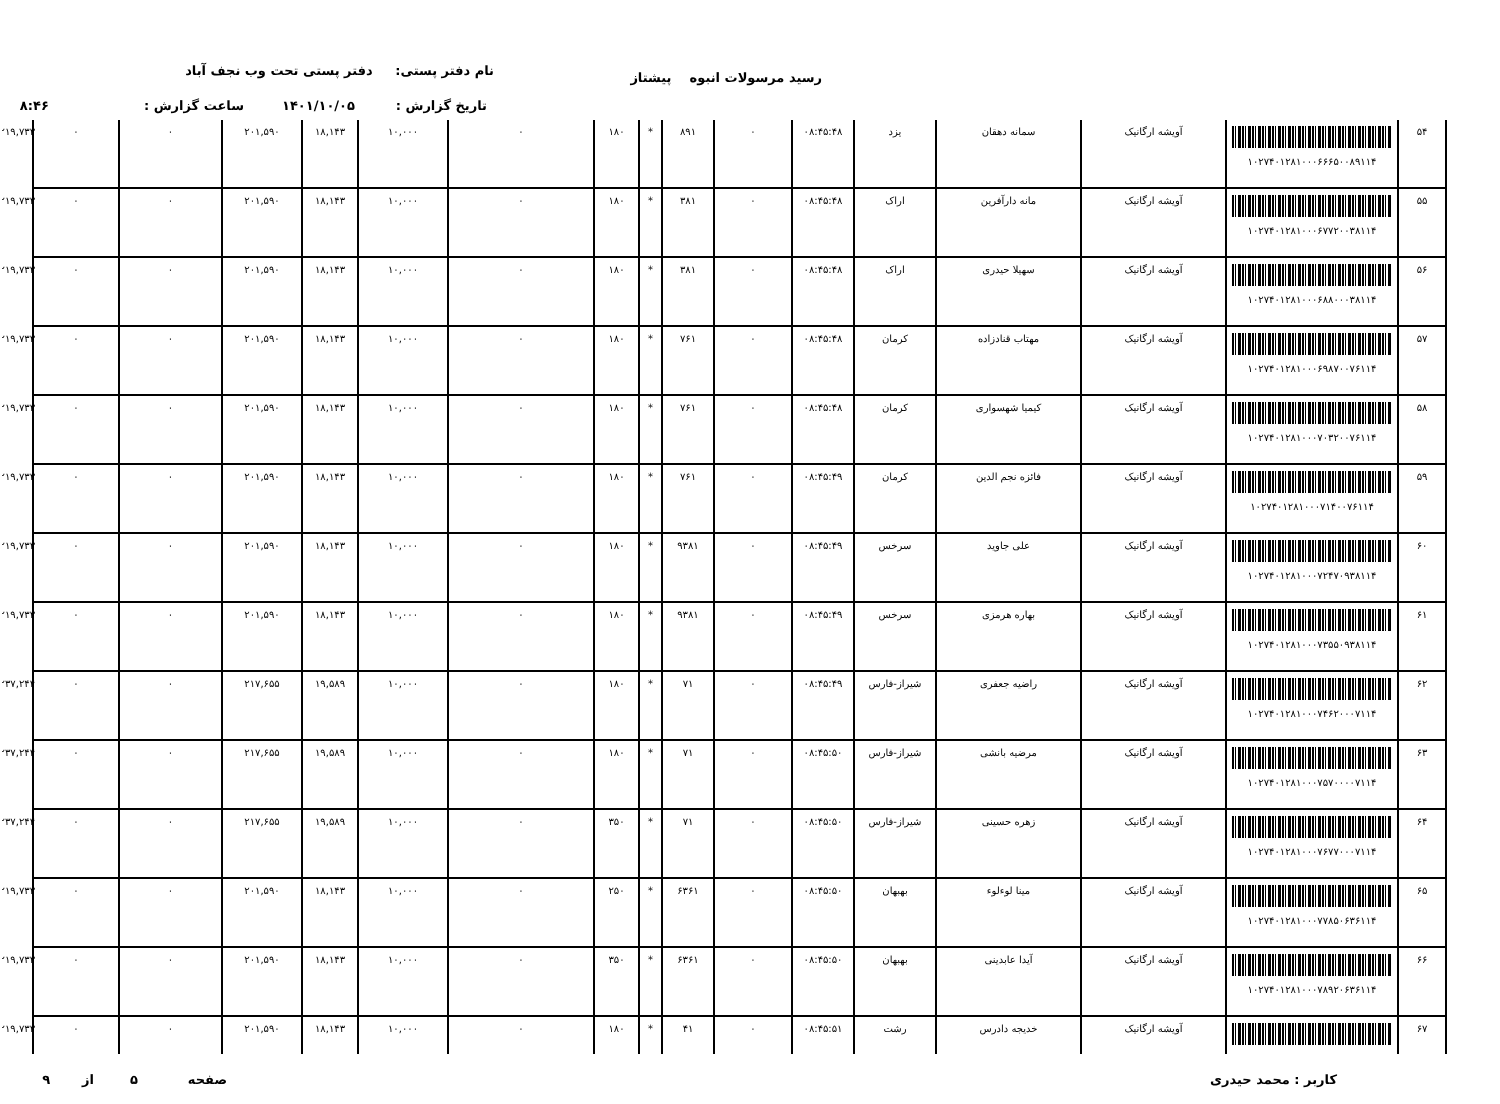رسید مرسولات انبوه پیشتاز نام دفتر پستی: دفتر پستی تحت وب نجف آباد
تاریخ گزارش : ۱۴۰۱/۱۰/۰۵ ساعت گزارش : ۸:۴۶
| ۵۴ | ۱۰۲۷۴۰۱۲۸۱۰۰۰۶۶۶۵۰۰۸۹۱۱۴ | آویشه ارگانیک | سمانه دهقان | یزد | ۰۸:۴۵:۴۸ | ۰ | ۸۹۱ | * | ۱۸۰ | ۰ | ۱۰,۰۰۰ | ۱۸,۱۴۳ | ۲۰۱,۵۹۰ | ۰ | ۰ | ۲۱۹,۷۳۳ |
| ۵۵ | ۱۰۲۷۴۰۱۲۸۱۰۰۰۶۷۷۲۰۰۳۸۱۱۴ | آویشه ارگانیک | مانه دارآفرین | اراک | ۰۸:۴۵:۴۸ | ۰ | ۳۸۱ | * | ۱۸۰ | ۰ | ۱۰,۰۰۰ | ۱۸,۱۴۳ | ۲۰۱,۵۹۰ | ۰ | ۰ | ۲۱۹,۷۳۳ |
| ۵۶ | ۱۰۲۷۴۰۱۲۸۱۰۰۰۶۸۸۰۰۰۳۸۱۱۴ | آویشه ارگانیک | سهیلا حیدری | اراک | ۰۸:۴۵:۴۸ | ۰ | ۳۸۱ | * | ۱۸۰ | ۰ | ۱۰,۰۰۰ | ۱۸,۱۴۳ | ۲۰۱,۵۹۰ | ۰ | ۰ | ۲۱۹,۷۳۳ |
| ۵۷ | ۱۰۲۷۴۰۱۲۸۱۰۰۰۶۹۸۷۰۰۷۶۱۱۴ | آویشه ارگانیک | مهتاب قنادزاده | کرمان | ۰۸:۴۵:۴۸ | ۰ | ۷۶۱ | * | ۱۸۰ | ۰ | ۱۰,۰۰۰ | ۱۸,۱۴۳ | ۲۰۱,۵۹۰ | ۰ | ۰ | ۲۱۹,۷۳۳ |
| ۵۸ | ۱۰۲۷۴۰۱۲۸۱۰۰۰۷۰۳۲۰۰۷۶۱۱۴ | آویشه ارگانیک | کیمیا شهسواری | کرمان | ۰۸:۴۵:۴۸ | ۰ | ۷۶۱ | * | ۱۸۰ | ۰ | ۱۰,۰۰۰ | ۱۸,۱۴۳ | ۲۰۱,۵۹۰ | ۰ | ۰ | ۲۱۹,۷۳۳ |
| ۵۹ | ۱۰۲۷۴۰۱۲۸۱۰۰۰۷۱۴۰۰۷۶۱۱۴ | آویشه ارگانیک | فائزه نجم الدین | کرمان | ۰۸:۴۵:۴۹ | ۰ | ۷۶۱ | * | ۱۸۰ | ۰ | ۱۰,۰۰۰ | ۱۸,۱۴۳ | ۲۰۱,۵۹۰ | ۰ | ۰ | ۲۱۹,۷۳۳ |
| ۶۰ | ۱۰۲۷۴۰۱۲۸۱۰۰۰۷۲۴۷۰۹۳۸۱۱۴ | آویشه ارگانیک | علی جاوید | سرخس | ۰۸:۴۵:۴۹ | ۰ | ۹۳۸۱ | * | ۱۸۰ | ۰ | ۱۰,۰۰۰ | ۱۸,۱۴۳ | ۲۰۱,۵۹۰ | ۰ | ۰ | ۲۱۹,۷۳۳ |
| ۶۱ | ۱۰۲۷۴۰۱۲۸۱۰۰۰۷۳۵۵۰۹۳۸۱۱۴ | آویشه ارگانیک | بهاره هرمزی | سرخس | ۰۸:۴۵:۴۹ | ۰ | ۹۳۸۱ | * | ۱۸۰ | ۰ | ۱۰,۰۰۰ | ۱۸,۱۴۳ | ۲۰۱,۵۹۰ | ۰ | ۰ | ۲۱۹,۷۳۳ |
| ۶۲ | ۱۰۲۷۴۰۱۲۸۱۰۰۰۷۴۶۲۰۰۰۷۱۱۴ | آویشه ارگانیک | راضیه جعفری | شیراز-فارس | ۰۸:۴۵:۴۹ | ۰ | ۷۱ | * | ۱۸۰ | ۰ | ۱۰,۰۰۰ | ۱۹,۵۸۹ | ۲۱۷,۶۵۵ | ۰ | ۰ | ۲۳۷,۲۴۴ |
| ۶۳ | ۱۰۲۷۴۰۱۲۸۱۰۰۰۷۵۷۰۰۰۰۷۱۱۴ | آویشه ارگانیک | مرضیه بانشی | شیراز-فارس | ۰۸:۴۵:۵۰ | ۰ | ۷۱ | * | ۱۸۰ | ۰ | ۱۰,۰۰۰ | ۱۹,۵۸۹ | ۲۱۷,۶۵۵ | ۰ | ۰ | ۲۳۷,۲۴۴ |
| ۶۴ | ۱۰۲۷۴۰۱۲۸۱۰۰۰۷۶۷۷۰۰۰۷۱۱۴ | آویشه ارگانیک | زهره حسینی | شیراز-فارس | ۰۸:۴۵:۵۰ | ۰ | ۷۱ | * | ۳۵۰ | ۰ | ۱۰,۰۰۰ | ۱۹,۵۸۹ | ۲۱۷,۶۵۵ | ۰ | ۰ | ۲۳۷,۲۴۴ |
| ۶۵ | ۱۰۲۷۴۰۱۲۸۱۰۰۰۷۷۸۵۰۶۳۶۱۱۴ | آویشه ارگانیک | مینا لوءلوء | بهبهان | ۰۸:۴۵:۵۰ | ۰ | ۶۳۶۱ | * | ۲۵۰ | ۰ | ۱۰,۰۰۰ | ۱۸,۱۴۳ | ۲۰۱,۵۹۰ | ۰ | ۰ | ۲۱۹,۷۳۳ |
| ۶۶ | ۱۰۲۷۴۰۱۲۸۱۰۰۰۷۸۹۲۰۶۳۶۱۱۴ | آویشه ارگانیک | آیدا عابدینی | بهبهان | ۰۸:۴۵:۵۰ | ۰ | ۶۳۶۱ | * | ۳۵۰ | ۰ | ۱۰,۰۰۰ | ۱۸,۱۴۳ | ۲۰۱,۵۹۰ | ۰ | ۰ | ۲۱۹,۷۳۳ |
| ۶۷ | | آویشه ارگانیک | خدیجه دادرس | رشت | ۰۸:۴۵:۵۱ | ۰ | ۴۱ | * | ۱۸۰ | ۰ | ۱۰,۰۰۰ | ۱۸,۱۴۳ | ۲۰۱,۵۹۰ | ۰ | ۰ | ۲۱۹,۷۳۳ |
کاربر : محمد حیدری
صفحه ۵ از ۹